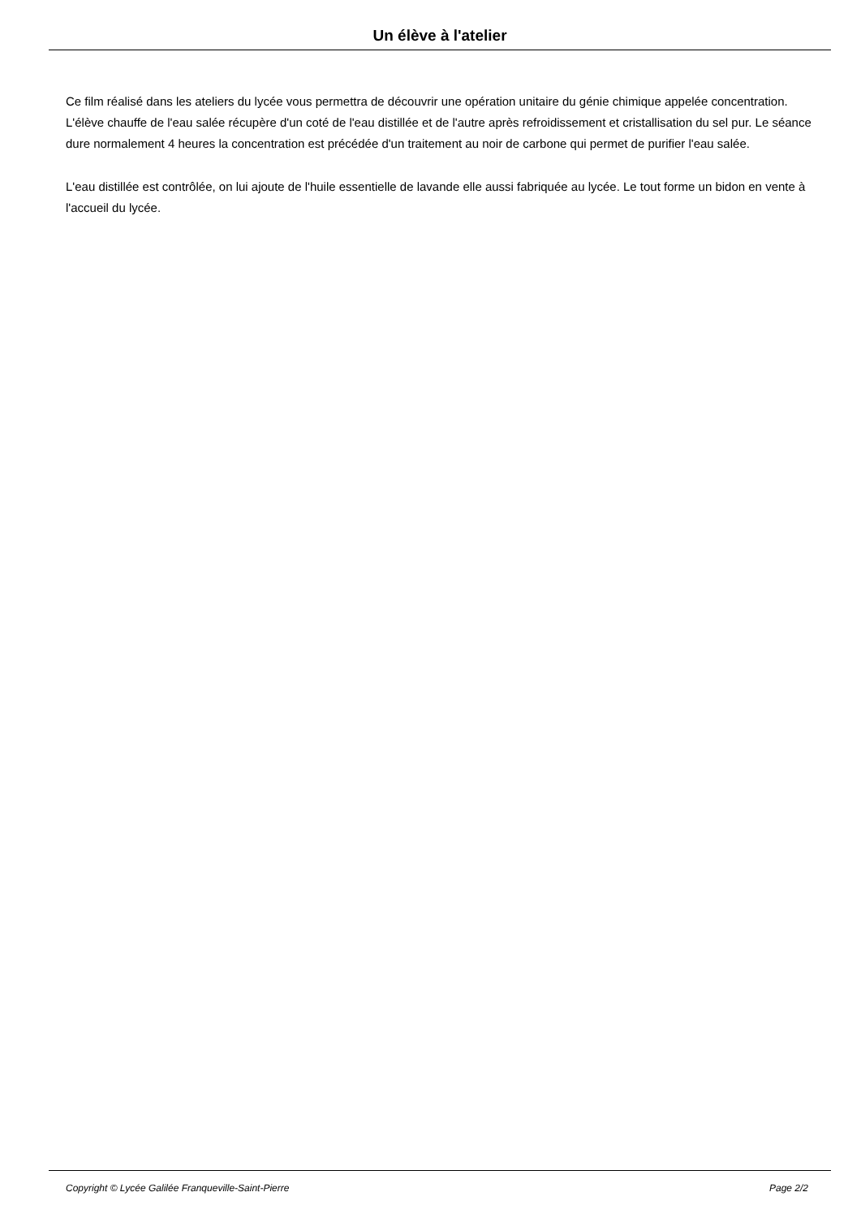Un élève à l'atelier
Ce film réalisé dans les ateliers du lycée vous permettra de découvrir une opération unitaire du génie chimique appelée concentration. L'élève chauffe de l'eau salée récupère d'un coté de l'eau distillée et de l'autre après refroidissement et cristallisation du sel pur. Le séance dure normalement 4 heures la concentration est précédée d'un traitement au noir de carbone qui permet de purifier l'eau salée.
L'eau distillée est contrôlée, on lui ajoute de l'huile essentielle de lavande elle aussi fabriquée au lycée. Le tout forme un bidon en vente à l'accueil du lycée.
Copyright © Lycée Galilée Franqueville-Saint-Pierre Page 2/2